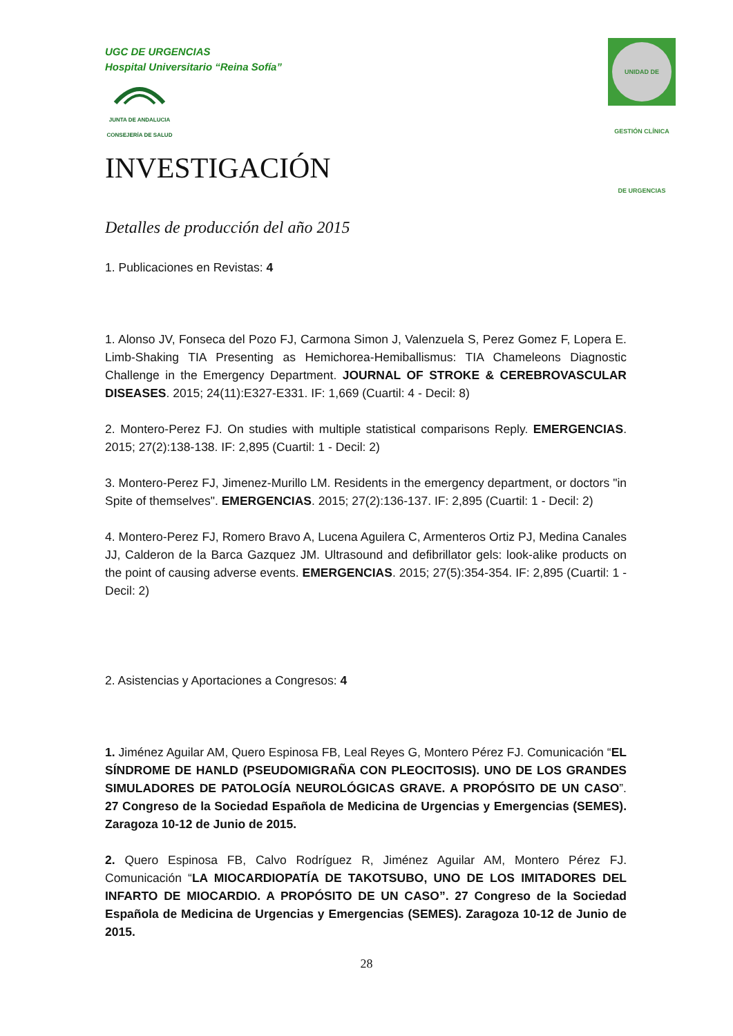UGC DE URGENCIAS
Hospital Universitario “Reina Sofía”
JUNTA DE ANDALUCIA
CONSEJERÍA DE SALUD
UNIDAD DE GESTIÓN CLÍNICA DE URGENCIAS
INVESTIGACIÓN
Detalles de producción del año 2015
1. Publicaciones en Revistas: 4
1. Alonso JV, Fonseca del Pozo FJ, Carmona Simon J, Valenzuela S, Perez Gomez F, Lopera E. Limb-Shaking TIA Presenting as Hemichorea-Hemiballismus: TIA Chameleons Diagnostic Challenge in the Emergency Department. JOURNAL OF STROKE & CEREBROVASCULAR DISEASES. 2015; 24(11):E327-E331. IF: 1,669 (Cuartil: 4 - Decil: 8)
2. Montero-Perez FJ. On studies with multiple statistical comparisons Reply. EMERGENCIAS. 2015; 27(2):138-138. IF: 2,895 (Cuartil: 1 - Decil: 2)
3. Montero-Perez FJ, Jimenez-Murillo LM. Residents in the emergency department, or doctors "in Spite of themselves". EMERGENCIAS. 2015; 27(2):136-137. IF: 2,895 (Cuartil: 1 - Decil: 2)
4. Montero-Perez FJ, Romero Bravo A, Lucena Aguilera C, Armenteros Ortiz PJ, Medina Canales JJ, Calderon de la Barca Gazquez JM. Ultrasound and defibrillator gels: look-alike products on the point of causing adverse events. EMERGENCIAS. 2015; 27(5):354-354. IF: 2,895 (Cuartil: 1 - Decil: 2)
2. Asistencias y Aportaciones a Congresos: 4
1. Jiménez Aguilar AM, Quero Espinosa FB, Leal Reyes G, Montero Pérez FJ. Comunicación “EL SÍNDROME DE HANLD (PSEUDOMIGRAÑA CON PLEOCITOSIS). UNO DE LOS GRANDES SIMULADORES DE PATOLOGÍA NEUROLÓGICAS GRAVE. A PROPÓSITO DE UN CASO”. 27 Congreso de la Sociedad Española de Medicina de Urgencias y Emergencias (SEMES). Zaragoza 10-12 de Junio de 2015.
2. Quero Espinosa FB, Calvo Rodríguez R, Jiménez Aguilar AM, Montero Pérez FJ. Comunicación “LA MIOCARDIOPATÍA DE TAKOTSUBO, UNO DE LOS IMITADORES DEL INFARTO DE MIOCARDIO. A PROPÓSITO DE UN CASO”. 27 Congreso de la Sociedad Española de Medicina de Urgencias y Emergencias (SEMES). Zaragoza 10-12 de Junio de 2015.
28